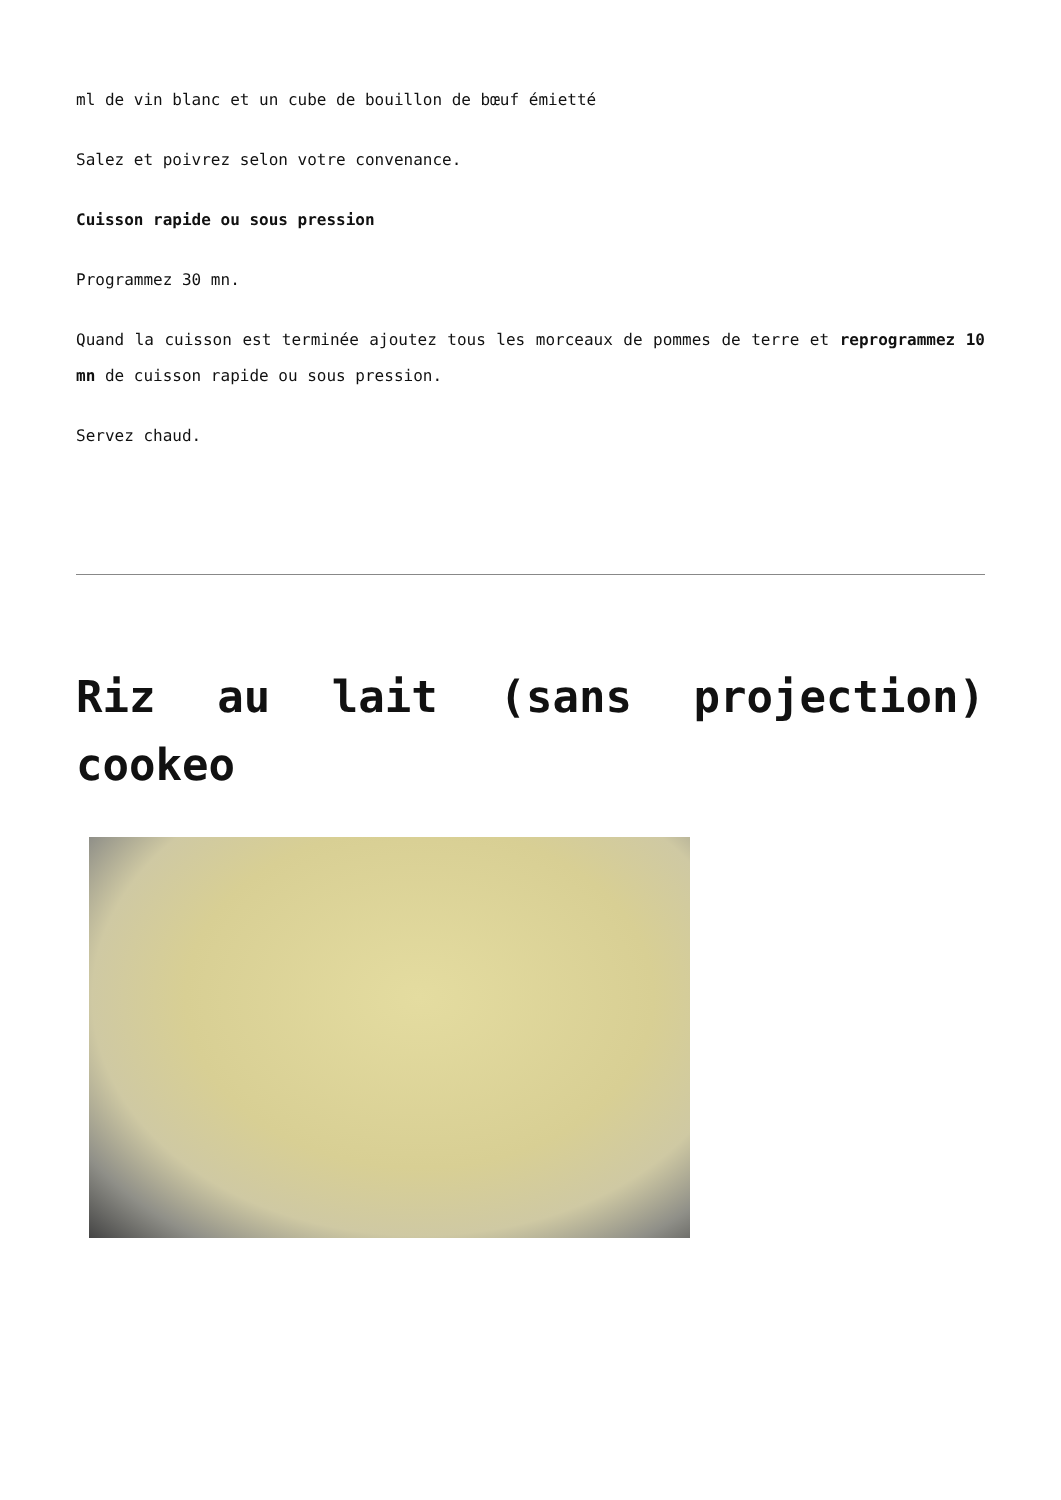ml de vin blanc et un cube de bouillon de bœuf émietté
Salez et poivrez selon votre convenance.
Cuisson rapide ou sous pression
Programmez 30 mn.
Quand la cuisson est terminée ajoutez tous les morceaux de pommes de terre et reprogrammez 10 mn de cuisson rapide ou sous pression.
Servez chaud.
Riz au lait (sans projection) cookeo